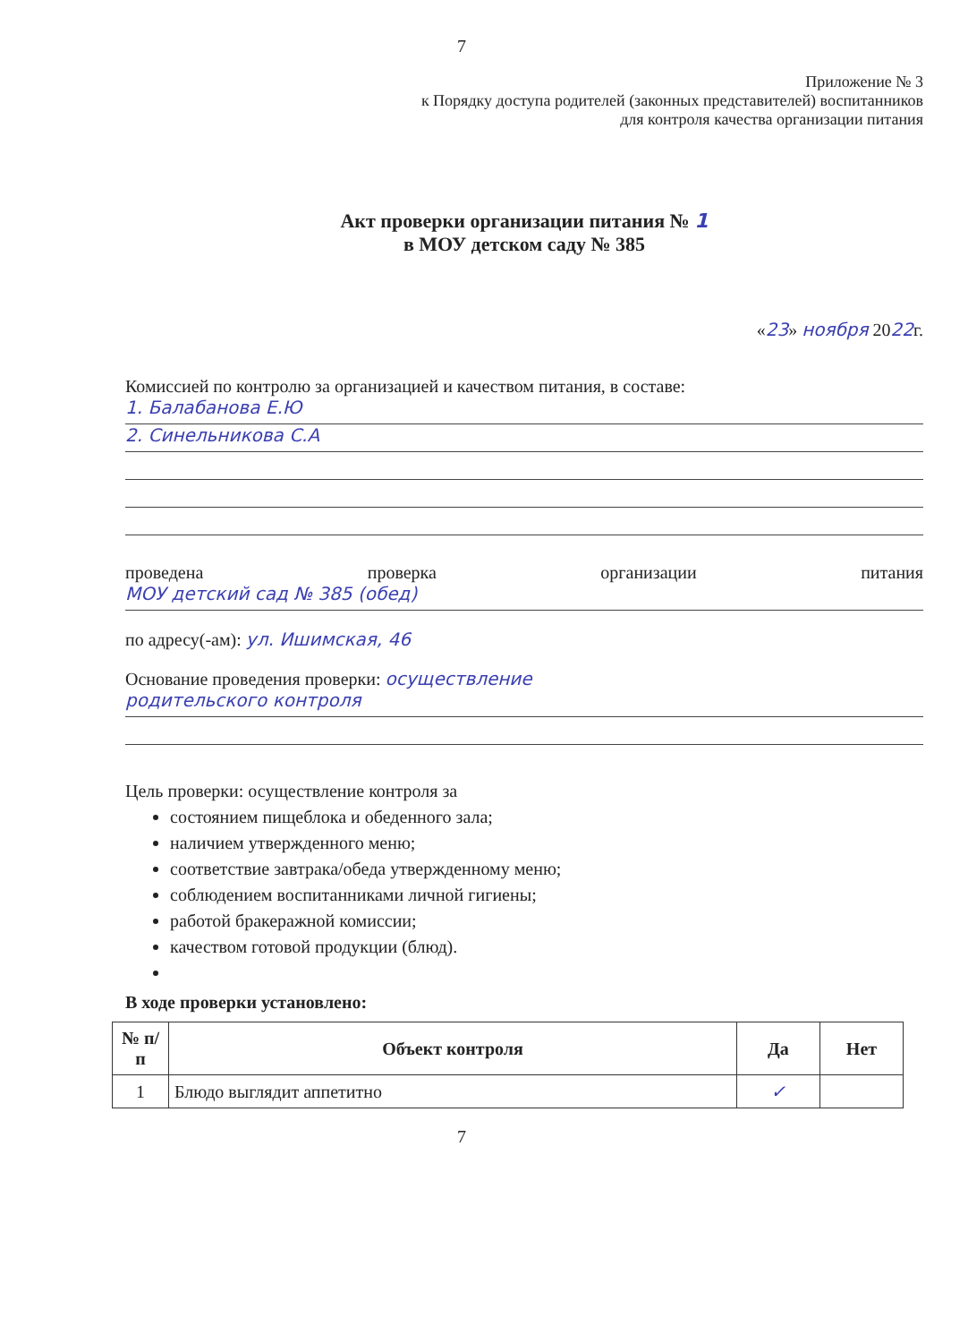7
Приложение № 3
к Порядку доступа родителей (законных представителей) воспитанников
для контроля качества организации питания
Акт проверки организации питания № 1
в МОУ детском саду № 385
«23» ноября 2022г.
Комиссией по контролю за организацией и качеством питания, в составе:
1. Балабанова Е.Ю
2. Синельникова С.А
проведена проверка организации питания
МОУ детский сад № 385 (обед)
по адресу(-ам): ул. Ишимская, 46
Основание проведения проверки: осуществление
родительского контроля
Цель проверки: осуществление контроля за
состоянием пищеблока и обеденного зала;
наличием утвержденного меню;
соответствие завтрака/обеда утвержденному меню;
соблюдением воспитанниками личной гигиены;
работой бракеражной комиссии;
качеством готовой продукции (блюд).
В ходе проверки установлено:
| № п/п | Объект контроля | Да | Нет |
| --- | --- | --- | --- |
| 1 | Блюдо выглядит аппетитно | ✓ | |
7